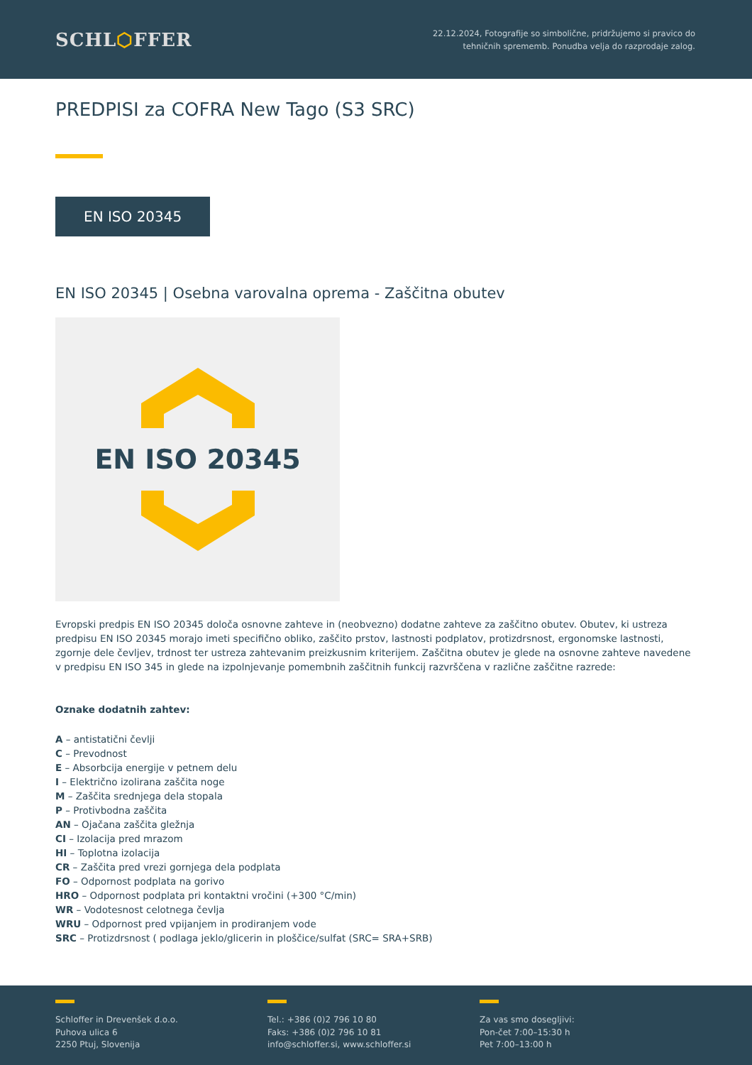SCHL⬡FFER
22.12.2024, Fotografije so simbolične, pridržujemo si pravico do
tehničnih sprememb. Ponudba velja do razprodaje zalog.
PREDPISI za COFRA New Tago (S3 SRC)
EN ISO 20345
EN ISO 20345 | Osebna varovalna oprema - Zaščitna obutev
EN ISO 20345
Evropski predpis EN ISO 20345 določa osnovne zahteve in (neobvezno) dodatne zahteve za zaščitno obutev. Obutev, ki ustreza predpisu EN ISO 20345 morajo imeti specifično obliko, zaščito prstov, lastnosti podplatov, protizdrsnost, ergonomske lastnosti, zgornje dele čevljev, trdnost ter ustreza zahtevanim preizkusnim kriterijem. Zaščitna obutev je glede na osnovne zahteve navedene v predpisu EN ISO 345 in glede na izpolnjevanje pomembnih zaščitnih funkcij razvrščena v različne zaščitne razrede:
Oznake dodatnih zahtev:
A – antistatični čevlji
C – Prevodnost
E – Absorbcija energije v petnem delu
I – Električno izolirana zaščita noge
M – Zaščita srednjega dela stopala
P – Protivbodna zaščita
AN – Ojačana zaščita gležnja
CI – Izolacija pred mrazom
HI – Toplotna izolacija
CR – Zaščita pred vrezi gornjega dela podplata
FO – Odpornost podplata na gorivo
HRO – Odpornost podplata pri kontaktni vročini (+300 °C/min)
WR – Vodotesnost celotnega čevlja
WRU – Odpornost pred vpijanjem in prodiranjem vode
SRC – Protizdrsnost ( podlaga jeklo/glicerin in ploščice/sulfat (SRC= SRA+SRB)
Schloffer in Drevenšek d.o.o.
Puhova ulica 6
2250 Ptuj, Slovenija
Tel.: +386 (0)2 796 10 80
Faks: +386 (0)2 796 10 81
info@schloffer.si, www.schloffer.si
Za vas smo dosegljivi:
Pon-čet 7:00–15:30 h
Pet 7:00–13:00 h